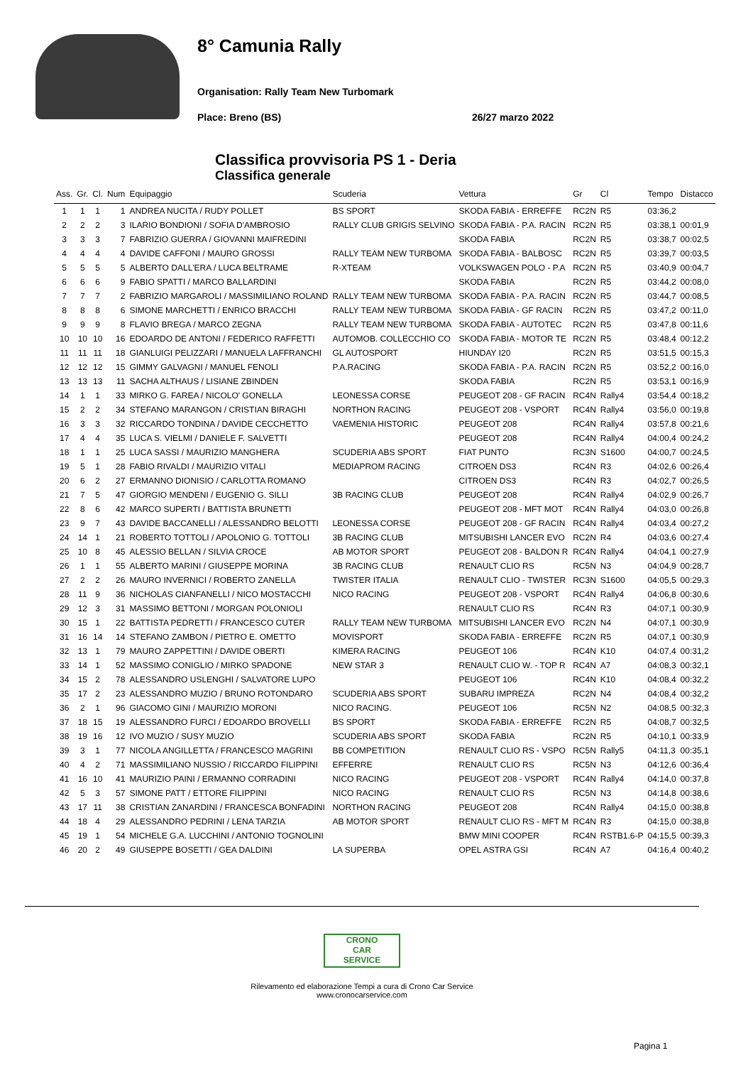8° Camunia Rally
Organisation: Rally Team New Turbomark
Place: Breno (BS) 26/27 marzo 2022
Classifica provvisoria PS 1 - Deria
Classifica generale
| Ass. | Gr. | Cl. | Num | Equipaggio | Scuderia | Vettura | Gr | Cl | Tempo | Distacco |
| --- | --- | --- | --- | --- | --- | --- | --- | --- | --- | --- |
| 1 | 1 | 1 | 1 | ANDREA NUCITA / RUDY POLLET | BS SPORT | SKODA FABIA - ERREFFE | RC2N | R5 | 03:36,2 | |
| 2 | 2 | 2 | 3 | ILARIO BONDIONI / SOFIA D'AMBROSIO | RALLY CLUB GRIGIS SELVINO | SKODA FABIA - P.A. RACIN | RC2N | R5 | 03:38,1 | 00:01,9 |
| 3 | 3 | 3 | 7 | FABRIZIO GUERRA / GIOVANNI MAIFREDINI | | SKODA FABIA | RC2N | R5 | 03:38,7 | 00:02,5 |
| 4 | 4 | 4 | 4 | DAVIDE CAFFONI / MAURO GROSSI | RALLY TEAM NEW TURBOMA | SKODA FABIA - BALBOSC | RC2N | R5 | 03:39,7 | 00:03,5 |
| 5 | 5 | 5 | 5 | ALBERTO DALL'ERA / LUCA BELTRAME | R-XTEAM | VOLKSWAGEN POLO - P.A | RC2N | R5 | 03:40,9 | 00:04,7 |
| 6 | 6 | 6 | 9 | FABIO SPATTI / MARCO BALLARDINI | | SKODA FABIA | RC2N | R5 | 03:44,2 | 00:08,0 |
| 7 | 7 | 7 | 2 | FABRIZIO MARGAROLI / MASSIMILIANO ROLAND | RALLY TEAM NEW TURBOMA | SKODA FABIA - P.A. RACIN | RC2N | R5 | 03:44,7 | 00:08,5 |
| 8 | 8 | 8 | 6 | SIMONE MARCHETTI / ENRICO BRACCHI | RALLY TEAM NEW TURBOMA | SKODA FABIA - GF RACIN | RC2N | R5 | 03:47,2 | 00:11,0 |
| 9 | 9 | 9 | 8 | FLAVIO BREGA / MARCO ZEGNA | RALLY TEAM NEW TURBOMA | SKODA FABIA - AUTOTEC | RC2N | R5 | 03:47,8 | 00:11,6 |
| 10 | 10 | 10 | 16 | EDOARDO DE ANTONI / FEDERICO RAFFETTI | AUTOMOB. COLLECCHIO CO | SKODA FABIA - MOTOR TE | RC2N | R5 | 03:48,4 | 00:12,2 |
| 11 | 11 | 11 | 18 | GIANLUIGI PELIZZARI / MANUELA LAFFRANCHI | GL AUTOSPORT | HIUNDAY I20 | RC2N | R5 | 03:51,5 | 00:15,3 |
| 12 | 12 | 12 | 15 | GIMMY GALVAGNI / MANUEL FENOLI | P.A.RACING | SKODA FABIA - P.A. RACIN | RC2N | R5 | 03:52,2 | 00:16,0 |
| 13 | 13 | 13 | 11 | SACHA ALTHAUS / LISIANE ZBINDEN | | SKODA FABIA | RC2N | R5 | 03:53,1 | 00:16,9 |
| 14 | 1 | 1 | 33 | MIRKO G. FAREA / NICOLO' GONELLA | LEONESSA CORSE | PEUGEOT 208 - GF RACIN | RC4N | Rally4 | 03:54,4 | 00:18,2 |
| 15 | 2 | 2 | 34 | STEFANO MARANGON / CRISTIAN BIRAGHI | NORTHON RACING | PEUGEOT 208 - VSPORT | RC4N | Rally4 | 03:56,0 | 00:19,8 |
| 16 | 3 | 3 | 32 | RICCARDO TONDINA / DAVIDE CECCHETTO | VAEMENIA HISTORIC | PEUGEOT 208 | RC4N | Rally4 | 03:57,8 | 00:21,6 |
| 17 | 4 | 4 | 35 | LUCA S. VIELMI / DANIELE F. SALVETTI | | PEUGEOT 208 | RC4N | Rally4 | 04:00,4 | 00:24,2 |
| 18 | 1 | 1 | 25 | LUCA SASSI / MAURIZIO MANGHERA | SCUDERIA ABS SPORT | FIAT PUNTO | RC3N | S1600 | 04:00,7 | 00:24,5 |
| 19 | 5 | 1 | 28 | FABIO RIVALDI / MAURIZIO VITALI | MEDIAPROM RACING | CITROEN DS3 | RC4N | R3 | 04:02,6 | 00:26,4 |
| 20 | 6 | 2 | 27 | ERMANNO DIONISIO / CARLOTTA ROMANO | | CITROEN DS3 | RC4N | R3 | 04:02,7 | 00:26,5 |
| 21 | 7 | 5 | 47 | GIORGIO MENDENI / EUGENIO G. SILLI | 3B RACING CLUB | PEUGEOT 208 | RC4N | Rally4 | 04:02,9 | 00:26,7 |
| 22 | 8 | 6 | 42 | MARCO SUPERTI / BATTISTA BRUNETTI | | PEUGEOT 208 - MFT MOT | RC4N | Rally4 | 04:03,0 | 00:26,8 |
| 23 | 9 | 7 | 43 | DAVIDE BACCANELLI / ALESSANDRO BELOTTI | LEONESSA CORSE | PEUGEOT 208 - GF RACIN | RC4N | Rally4 | 04:03,4 | 00:27,2 |
| 24 | 14 | 1 | 21 | ROBERTO TOTTOLI / APOLONIO G. TOTTOLI | 3B RACING CLUB | MITSUBISHI LANCER EVO | RC2N | R4 | 04:03,6 | 00:27,4 |
| 25 | 10 | 8 | 45 | ALESSIO BELLAN / SILVIA CROCE | AB MOTOR SPORT | PEUGEOT 208 - BALDON R | RC4N | Rally4 | 04:04,1 | 00:27,9 |
| 26 | 1 | 1 | 55 | ALBERTO MARINI / GIUSEPPE MORINA | 3B RACING CLUB | RENAULT CLIO RS | RC5N | N3 | 04:04,9 | 00:28,7 |
| 27 | 2 | 2 | 26 | MAURO INVERNICI / ROBERTO ZANELLA | TWISTER ITALIA | RENAULT CLIO - TWISTER | RC3N | S1600 | 04:05,5 | 00:29,3 |
| 28 | 11 | 9 | 36 | NICHOLAS CIANFANELLI / NICO MOSTACCHI | NICO RACING | PEUGEOT 208 - VSPORT | RC4N | Rally4 | 04:06,8 | 00:30,6 |
| 29 | 12 | 3 | 31 | MASSIMO BETTONI / MORGAN POLONIOLI | | RENAULT CLIO RS | RC4N | R3 | 04:07,1 | 00:30,9 |
| 30 | 15 | 1 | 22 | BATTISTA PEDRETTI / FRANCESCO CUTER | RALLY TEAM NEW TURBOMA | MITSUBISHI LANCER EVO | RC2N | N4 | 04:07,1 | 00:30,9 |
| 31 | 16 | 14 | 14 | STEFANO ZAMBON / PIETRO E. OMETTO | MOVISPORT | SKODA FABIA - ERREFFE | RC2N | R5 | 04:07,1 | 00:30,9 |
| 32 | 13 | 1 | 79 | MAURO ZAPPETTINI / DAVIDE OBERTI | KIMERA RACING | PEUGEOT 106 | RC4N | K10 | 04:07,4 | 00:31,2 |
| 33 | 14 | 1 | 52 | MASSIMO CONIGLIO / MIRKO SPADONE | NEW STAR 3 | RENAULT CLIO W. - TOP R | RC4N | A7 | 04:08,3 | 00:32,1 |
| 34 | 15 | 2 | 78 | ALESSANDRO USLENGHI / SALVATORE LUPO | | PEUGEOT 106 | RC4N | K10 | 04:08,4 | 00:32,2 |
| 35 | 17 | 2 | 23 | ALESSANDRO MUZIO / BRUNO ROTONDARO | SCUDERIA ABS SPORT | SUBARU IMPREZA | RC2N | N4 | 04:08,4 | 00:32,2 |
| 36 | 2 | 1 | 96 | GIACOMO GINI / MAURIZIO MORONI | NICO RACING. | PEUGEOT 106 | RC5N | N2 | 04:08,5 | 00:32,3 |
| 37 | 18 | 15 | 19 | ALESSANDRO FURCI / EDOARDO BROVELLI | BS SPORT | SKODA FABIA - ERREFFE | RC2N | R5 | 04:08,7 | 00:32,5 |
| 38 | 19 | 16 | 12 | IVO MUZIO / SUSY MUZIO | SCUDERIA ABS SPORT | SKODA FABIA | RC2N | R5 | 04:10,1 | 00:33,9 |
| 39 | 3 | 1 | 77 | NICOLA ANGILLETTA / FRANCESCO MAGRINI | BB COMPETITION | RENAULT CLIO RS - VSPO | RC5N | Rally5 | 04:11,3 | 00:35,1 |
| 40 | 4 | 2 | 71 | MASSIMILIANO NUSSIO / RICCARDO FILIPPINI | EFFERRE | RENAULT CLIO RS | RC5N | N3 | 04:12,6 | 00:36,4 |
| 41 | 16 | 10 | 41 | MAURIZIO PAINI / ERMANNO CORRADINI | NICO RACING | PEUGEOT 208 - VSPORT | RC4N | Rally4 | 04:14,0 | 00:37,8 |
| 42 | 5 | 3 | 57 | SIMONE PATT / ETTORE FILIPPINI | NICO RACING | RENAULT CLIO RS | RC5N | N3 | 04:14,8 | 00:38,6 |
| 43 | 17 | 11 | 38 | CRISTIAN ZANARDINI / FRANCESCA BONFADINI | NORTHON RACING | PEUGEOT 208 | RC4N | Rally4 | 04:15,0 | 00:38,8 |
| 44 | 18 | 4 | 29 | ALESSANDRO PEDRINI / LENA TARZIA | AB MOTOR SPORT | RENAULT CLIO RS - MFT M | RC4N | R3 | 04:15,0 | 00:38,8 |
| 45 | 19 | 1 | 54 | MICHELE G.A. LUCCHINI / ANTONIO TOGNOLINI | | BMW MINI COOPER | RC4N | RSTB1.6-P | 04:15,5 | 00:39,3 |
| 46 | 20 | 2 | 49 | GIUSEPPE BOSETTI / GEA DALDINI | LA SUPERBA | OPEL ASTRA GSI | RC4N | A7 | 04:16,4 | 00:40,2 |
CRONO
CAR
SERVICE
Rilevamento ed elaborazione Tempi a cura di Crono Car Service
www.cronocarservice.com
Pagina 1